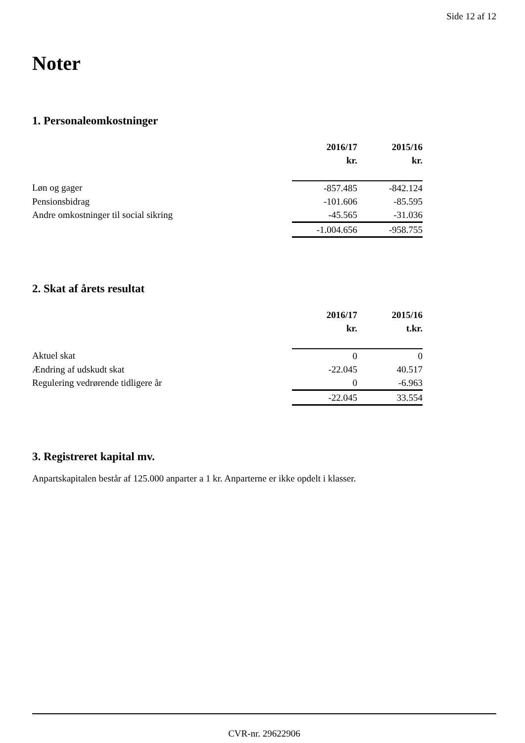Side 12 af 12
Noter
1. Personaleomkostninger
| | 2016/17 | 2015/16 |
| | kr. | kr. |
| Løn og gager | -857.485 | -842.124 |
| Pensionsbidrag | -101.606 | -85.595 |
| Andre omkostninger til social sikring | -45.565 | -31.036 |
| | -1.004.656 | -958.755 |
2. Skat af årets resultat
| | 2016/17 | 2015/16 |
| | kr. | t.kr. |
| Aktuel skat | 0 | 0 |
| Ændring af udskudt skat | -22.045 | 40.517 |
| Regulering vedrørende tidligere år | 0 | -6.963 |
| | -22.045 | 33.554 |
3. Registreret kapital mv.
Anpartskapitalen består af 125.000 anparter a 1 kr. Anparterne er ikke opdelt i klasser.
CVR-nr. 29622906